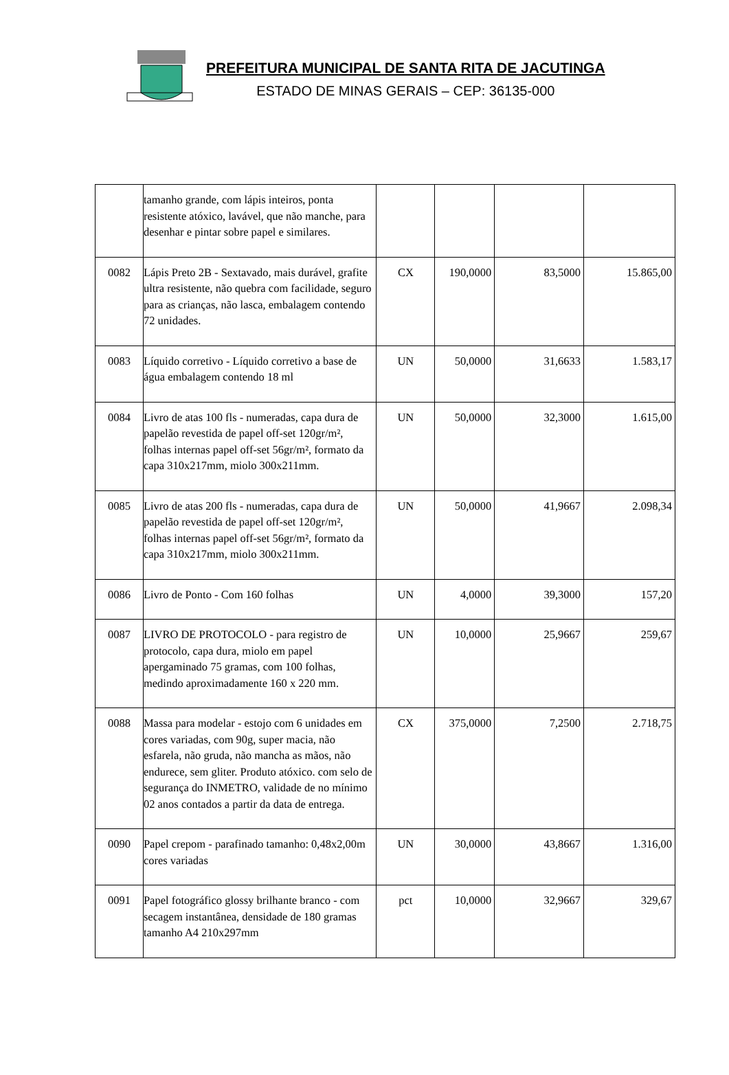PREFEITURA MUNICIPAL DE SANTA RITA DE JACUTINGA
ESTADO DE MINAS GERAIS – CEP: 36135-000
| | tamanho grande, com lápis inteiros, ponta resistente atóxico, lavável, que não manche, para desenhar e pintar sobre papel e similares. | | | | |
| 0082 | Lápis Preto 2B - Sextavado, mais durável, grafite ultra resistente, não quebra com facilidade, seguro para as crianças, não lasca, embalagem contendo 72 unidades. | CX | 190,0000 | 83,5000 | 15.865,00 |
| 0083 | Líquido corretivo - Líquido corretivo a base de água embalagem contendo 18 ml | UN | 50,0000 | 31,6633 | 1.583,17 |
| 0084 | Livro de atas 100 fls - numeradas, capa dura de papelão revestida de papel off-set 120gr/m², folhas internas papel off-set 56gr/m², formato da capa 310x217mm, miolo 300x211mm. | UN | 50,0000 | 32,3000 | 1.615,00 |
| 0085 | Livro de atas 200 fls - numeradas, capa dura de papelão revestida de papel off-set 120gr/m², folhas internas papel off-set 56gr/m², formato da capa 310x217mm, miolo 300x211mm. | UN | 50,0000 | 41,9667 | 2.098,34 |
| 0086 | Livro de Ponto - Com 160 folhas | UN | 4,0000 | 39,3000 | 157,20 |
| 0087 | LIVRO DE PROTOCOLO - para registro de protocolo, capa dura, miolo em papel apergaminado 75 gramas, com 100 folhas, medindo aproximadamente 160 x 220 mm. | UN | 10,0000 | 25,9667 | 259,67 |
| 0088 | Massa para modelar - estojo com 6 unidades em cores variadas, com 90g, super macia, não esfarela, não gruda, não mancha as mãos, não endurece, sem gliter. Produto atóxico. com selo de segurança do INMETRO, validade de no mínimo 02 anos contados a partir da data de entrega. | CX | 375,0000 | 7,2500 | 2.718,75 |
| 0090 | Papel crepom - parafinado tamanho: 0,48x2,00m cores variadas | UN | 30,0000 | 43,8667 | 1.316,00 |
| 0091 | Papel fotográfico glossy brilhante branco - com secagem instantânea, densidade de 180 gramas tamanho A4 210x297mm | pct | 10,0000 | 32,9667 | 329,67 |